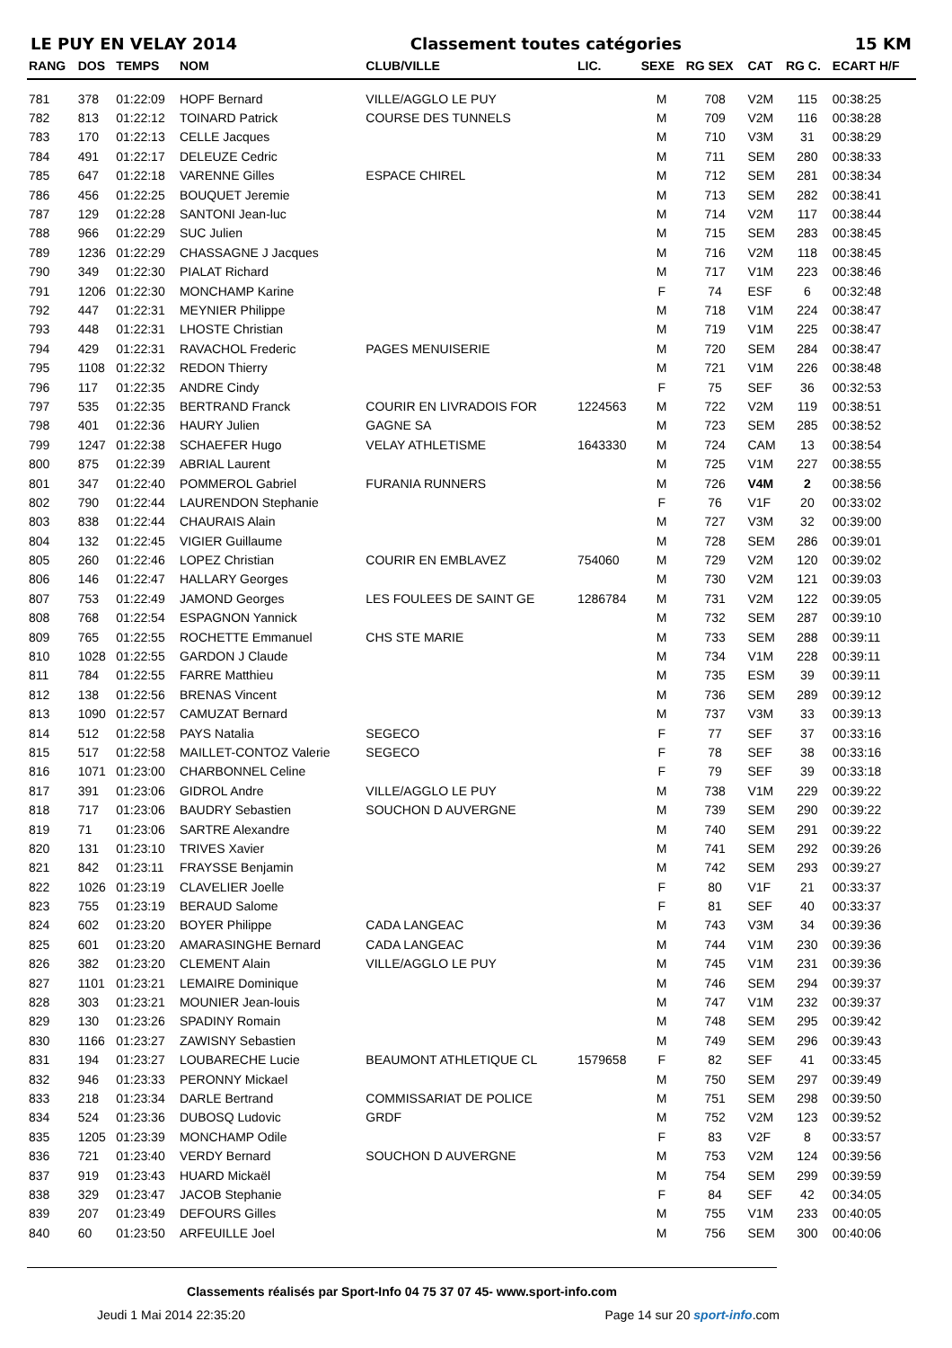LE PUY EN VELAY 2014 Classement toutes catégories 15 KM
| RANG | DOS | TEMPS | NOM | CLUB/VILLE | LIC. | SEXE | RG SEX | CAT | RG C. | ECART H/F |
| --- | --- | --- | --- | --- | --- | --- | --- | --- | --- | --- |
| 781 | 378 | 01:22:09 | HOPF Bernard | VILLE/AGGLO LE PUY | | M | 708 | V2M | 115 | 00:38:25 |
| 782 | 813 | 01:22:12 | TOINARD Patrick | COURSE DES TUNNELS | | M | 709 | V2M | 116 | 00:38:28 |
| 783 | 170 | 01:22:13 | CELLE Jacques | | | M | 710 | V3M | 31 | 00:38:29 |
| 784 | 491 | 01:22:17 | DELEUZE Cedric | | | M | 711 | SEM | 280 | 00:38:33 |
| 785 | 647 | 01:22:18 | VARENNE Gilles | ESPACE CHIREL | | M | 712 | SEM | 281 | 00:38:34 |
| 786 | 456 | 01:22:25 | BOUQUET Jeremie | | | M | 713 | SEM | 282 | 00:38:41 |
| 787 | 129 | 01:22:28 | SANTONI Jean-luc | | | M | 714 | V2M | 117 | 00:38:44 |
| 788 | 966 | 01:22:29 | SUC Julien | | | M | 715 | SEM | 283 | 00:38:45 |
| 789 | 1236 | 01:22:29 | CHASSAGNE J Jacques | | | M | 716 | V2M | 118 | 00:38:45 |
| 790 | 349 | 01:22:30 | PIALAT Richard | | | M | 717 | V1M | 223 | 00:38:46 |
| 791 | 1206 | 01:22:30 | MONCHAMP Karine | | | F | 74 | ESF | 6 | 00:32:48 |
| 792 | 447 | 01:22:31 | MEYNIER Philippe | | | M | 718 | V1M | 224 | 00:38:47 |
| 793 | 448 | 01:22:31 | LHOSTE Christian | | | M | 719 | V1M | 225 | 00:38:47 |
| 794 | 429 | 01:22:31 | RAVACHOL Frederic | PAGES MENUISERIE | | M | 720 | SEM | 284 | 00:38:47 |
| 795 | 1108 | 01:22:32 | REDON Thierry | | | M | 721 | V1M | 226 | 00:38:48 |
| 796 | 117 | 01:22:35 | ANDRE Cindy | | | F | 75 | SEF | 36 | 00:32:53 |
| 797 | 535 | 01:22:35 | BERTRAND Franck | COURIR EN LIVRADOIS FOR | 1224563 | M | 722 | V2M | 119 | 00:38:51 |
| 798 | 401 | 01:22:36 | HAURY Julien | GAGNE SA | | M | 723 | SEM | 285 | 00:38:52 |
| 799 | 1247 | 01:22:38 | SCHAEFER Hugo | VELAY ATHLETISME | 1643330 | M | 724 | CAM | 13 | 00:38:54 |
| 800 | 875 | 01:22:39 | ABRIAL Laurent | | | M | 725 | V1M | 227 | 00:38:55 |
| 801 | 347 | 01:22:40 | POMMEROL Gabriel | FURANIA RUNNERS | | M | 726 | V4M | 2 | 00:38:56 |
| 802 | 790 | 01:22:44 | LAURENDON Stephanie | | | F | 76 | V1F | 20 | 00:33:02 |
| 803 | 838 | 01:22:44 | CHAURAIS Alain | | | M | 727 | V3M | 32 | 00:39:00 |
| 804 | 132 | 01:22:45 | VIGIER Guillaume | | | M | 728 | SEM | 286 | 00:39:01 |
| 805 | 260 | 01:22:46 | LOPEZ Christian | COURIR EN EMBLAVEZ | 754060 | M | 729 | V2M | 120 | 00:39:02 |
| 806 | 146 | 01:22:47 | HALLARY Georges | | | M | 730 | V2M | 121 | 00:39:03 |
| 807 | 753 | 01:22:49 | JAMOND Georges | LES FOULEES DE SAINT GE | 1286784 | M | 731 | V2M | 122 | 00:39:05 |
| 808 | 768 | 01:22:54 | ESPAGNON Yannick | | | M | 732 | SEM | 287 | 00:39:10 |
| 809 | 765 | 01:22:55 | ROCHETTE Emmanuel | CHS STE MARIE | | M | 733 | SEM | 288 | 00:39:11 |
| 810 | 1028 | 01:22:55 | GARDON J Claude | | | M | 734 | V1M | 228 | 00:39:11 |
| 811 | 784 | 01:22:55 | FARRE Matthieu | | | M | 735 | ESM | 39 | 00:39:11 |
| 812 | 138 | 01:22:56 | BRENAS Vincent | | | M | 736 | SEM | 289 | 00:39:12 |
| 813 | 1090 | 01:22:57 | CAMUZAT Bernard | | | M | 737 | V3M | 33 | 00:39:13 |
| 814 | 512 | 01:22:58 | PAYS Natalia | SEGECO | | F | 77 | SEF | 37 | 00:33:16 |
| 815 | 517 | 01:22:58 | MAILLET-CONTOZ Valerie | SEGECO | | F | 78 | SEF | 38 | 00:33:16 |
| 816 | 1071 | 01:23:00 | CHARBONNEL Celine | | | F | 79 | SEF | 39 | 00:33:18 |
| 817 | 391 | 01:23:06 | GIDROL Andre | VILLE/AGGLO LE PUY | | M | 738 | V1M | 229 | 00:39:22 |
| 818 | 717 | 01:23:06 | BAUDRY Sebastien | SOUCHON D AUVERGNE | | M | 739 | SEM | 290 | 00:39:22 |
| 819 | 71 | 01:23:06 | SARTRE Alexandre | | | M | 740 | SEM | 291 | 00:39:22 |
| 820 | 131 | 01:23:10 | TRIVES Xavier | | | M | 741 | SEM | 292 | 00:39:26 |
| 821 | 842 | 01:23:11 | FRAYSSE Benjamin | | | M | 742 | SEM | 293 | 00:39:27 |
| 822 | 1026 | 01:23:19 | CLAVELIER Joelle | | | F | 80 | V1F | 21 | 00:33:37 |
| 823 | 755 | 01:23:19 | BERAUD Salome | | | F | 81 | SEF | 40 | 00:33:37 |
| 824 | 602 | 01:23:20 | BOYER Philippe | CADA LANGEAC | | M | 743 | V3M | 34 | 00:39:36 |
| 825 | 601 | 01:23:20 | AMARASINGHE Bernard | CADA LANGEAC | | M | 744 | V1M | 230 | 00:39:36 |
| 826 | 382 | 01:23:20 | CLEMENT Alain | VILLE/AGGLO LE PUY | | M | 745 | V1M | 231 | 00:39:36 |
| 827 | 1101 | 01:23:21 | LEMAIRE Dominique | | | M | 746 | SEM | 294 | 00:39:37 |
| 828 | 303 | 01:23:21 | MOUNIER Jean-louis | | | M | 747 | V1M | 232 | 00:39:37 |
| 829 | 130 | 01:23:26 | SPADINY Romain | | | M | 748 | SEM | 295 | 00:39:42 |
| 830 | 1166 | 01:23:27 | ZAWISNY Sebastien | | | M | 749 | SEM | 296 | 00:39:43 |
| 831 | 194 | 01:23:27 | LOUBARECHE Lucie | BEAUMONT ATHLETIQUE CL | 1579658 | F | 82 | SEF | 41 | 00:33:45 |
| 832 | 946 | 01:23:33 | PERONNY Mickael | | | M | 750 | SEM | 297 | 00:39:49 |
| 833 | 218 | 01:23:34 | DARLE Bertrand | COMMISSARIAT DE POLICE | | M | 751 | SEM | 298 | 00:39:50 |
| 834 | 524 | 01:23:36 | DUBOSQ Ludovic | GRDF | | M | 752 | V2M | 123 | 00:39:52 |
| 835 | 1205 | 01:23:39 | MONCHAMP Odile | | | F | 83 | V2F | 8 | 00:33:57 |
| 836 | 721 | 01:23:40 | VERDY Bernard | SOUCHON D AUVERGNE | | M | 753 | V2M | 124 | 00:39:56 |
| 837 | 919 | 01:23:43 | HUARD Mickaël | | | M | 754 | SEM | 299 | 00:39:59 |
| 838 | 329 | 01:23:47 | JACOB Stephanie | | | F | 84 | SEF | 42 | 00:34:05 |
| 839 | 207 | 01:23:49 | DEFOURS Gilles | | | M | 755 | V1M | 233 | 00:40:05 |
| 840 | 60 | 01:23:50 | ARFEUILLE Joel | | | M | 756 | SEM | 300 | 00:40:06 |
Classements réalisés par Sport-Info 04 75 37 07 45- www.sport-info.com
Jeudi 1 Mai 2014 22:35:20 Page 14 sur 20 sport-info.com